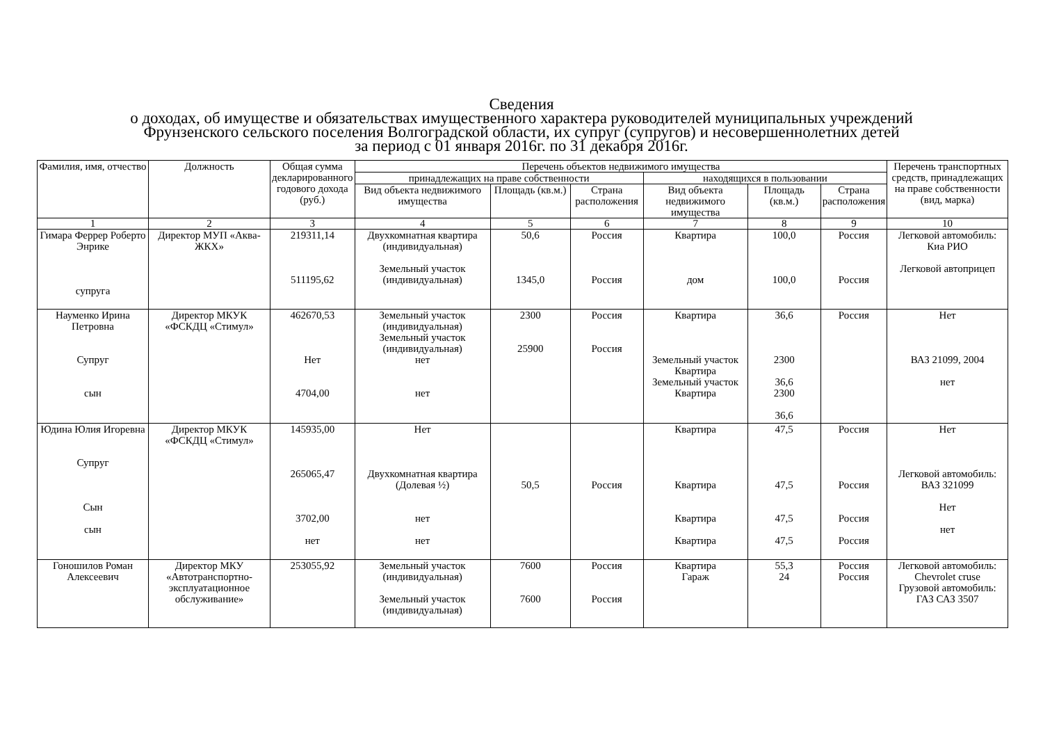Сведения
о доходах, об имуществе и обязательствах имущественного характера руководителей муниципальных учреждений
Фрунзенского сельского поселения Волгоградской области, их супруг (супругов) и несовершеннолетних детей
за период с 01 января 2016г. по 31 декабря 2016г.
| Фамилия, имя, отчество | Должность | Общая сумма декларированного годового дохода (руб.) | Перечень объектов недвижимого имущества | | | | | | Перечень транспортных средств, принадлежащих на праве собственности (вид, марка) |
| --- | --- | --- | --- | --- | --- | --- | --- | --- | --- |
| | | | принадлежащих на праве собственности | | | находящихся в пользовании | | | |
| | | | Вид объекта недвижимого имущества | Площадь (кв.м.) | Страна расположения | Вид объекта недвижимого имущества | Площадь (кв.м.) | Страна расположения | |
| 1 | 2 | 3 | 4 | 5 | 6 | 7 | 8 | 9 | 10 |
| Гимара Феррер Роберто Энрике супруга | Директор МУП «Аква-ЖКХ» | 219311,14 511195,62 | Двухкомнатная квартира (индивидуальная) Земельный участок (индивидуальная) | 50,6 1345,0 | Россия Россия | Квартира дом | 100,0 100,0 | Россия Россия | Легковой автомобиль: Киа РИО Легковой автоприцеп |
| Науменко Ирина Петровна Супруг сын | Директор МКУК «ФСКДЦ «Стимул» | 462670,53 Нет 4704,00 | Земельный участок (индивидуальная) Земельный участок (индивидуальная) нет нет | 2300 25900 | Россия Россия | Квартира Земельный участок Квартира Земельный участок Квартира | 36,6 2300 36,6 2300 36,6 | Россия | Нет ВАЗ 21099, 2004 нет |
| Юдина Юлия Игоревна Супруг Сын сын | Директор МКУК «ФСКДЦ «Стимул» | 145935,00 265065,47 3702,00 нет | Нет Двухкомнатная квартира (Долевая ½) нет нет | 50,5 | Россия | Квартира Квартира Квартира Квартира | 47,5 47,5 47,5 47,5 | Россия Россия Россия Россия | Нет Легковой автомобиль: ВАЗ 321099 Нет нет |
| Гоношилов Роман Алексеевич | Директор МКУ «Автотранспортно-эксплуатационное обслуживание» | 253055,92 | Земельный участок (индивидуальная) Земельный участок (индивидуальная) | 7600 7600 | Россия Россия | Квартира Гараж | 55,3 24 | Россия Россия | Легковой автомобиль: Chevrolet cruse Грузовой автомобиль: ГАЗ САЗ 3507 |